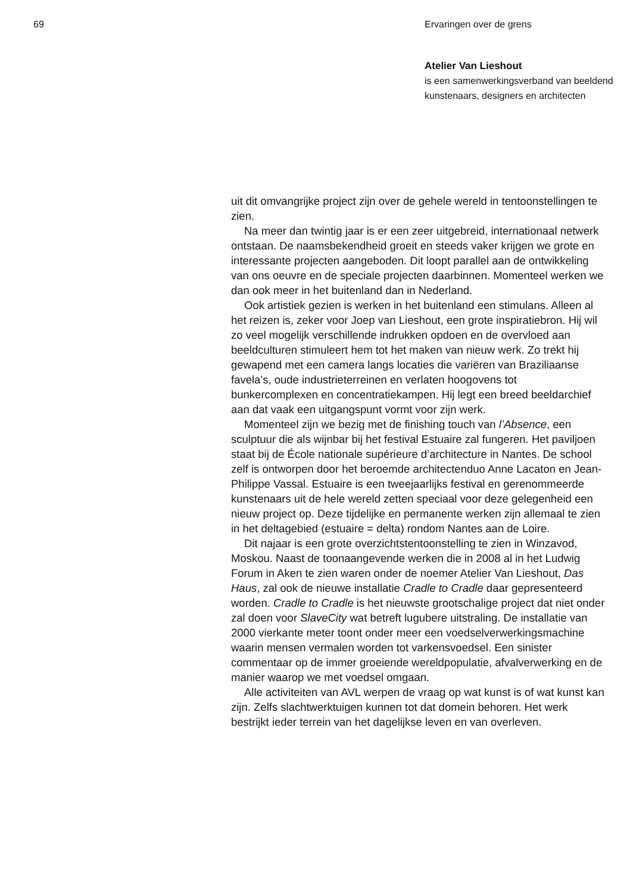69 Ervaringen over de grens
Atelier Van Lieshout
is een samenwerkingsverband van beeldend kunstenaars, designers en architecten
uit dit omvangrijke project zijn over de gehele wereld in tentoon­stellingen te zien.
Na meer dan twintig jaar is er een zeer uitgebreid, internationaal netwerk ontstaan. De naamsbekendheid groeit en steeds vaker krijgen we grote en interessante projecten aangeboden. Dit loopt parallel aan de ontwikkeling van ons oeuvre en de speciale projecten daarbinnen. Momenteel werken we dan ook meer in het buitenland dan in Nederland.
Ook artistiek gezien is werken in het buitenland een stimulans. Alleen al het reizen is, zeker voor Joep van Lieshout, een grote inspi­ratiebron. Hij wil zo veel mogelijk verschillende indrukken opdoen en de overvloed aan beeldculturen stimuleert hem tot het maken van nieuw werk. Zo trekt hij gewapend met een camera langs locaties die variëren van Braziliaanse favela’s, oude industrieterreinen en verlaten hoogovens tot bunkercomplexen en concentratiekampen. Hij legt een breed beeldarchief aan dat vaak een uitgangspunt vormt voor zijn werk.
Momenteel zijn we bezig met de finishing touch van l’Absence, een sculptuur die als wijnbar bij het festival Estuaire zal fungeren. Het paviljoen staat bij de École nationale supérieure d’architecture in Nantes. De school zelf is ontworpen door het beroemde architecten­duo Anne Lacaton en Jean-Philippe Vassal. Estuaire is een twee­jaarlijks festival en gerenommeerde kunstenaars uit de hele wereld zetten speciaal voor deze gelegenheid een nieuw project op. Deze tijdelijke en permanente werken zijn allemaal te zien in het delta­gebied (estuaire = delta) rondom Nantes aan de Loire.
Dit najaar is een grote overzichtstentoonstelling te zien in Winzavod, Moskou. Naast de toonaangevende werken die in 2008 al in het Ludwig Forum in Aken te zien waren onder de noemer Atelier Van Lieshout, Das Haus, zal ook de nieuwe installatie Cradle to Cradle daar gepresenteerd worden. Cradle to Cradle is het nieuwste groot­schalige project dat niet onder zal doen voor SlaveCity wat betreft lugubere uitstraling. De installatie van 2000 vierkante meter toont onder meer een voedselverwerkingsmachine waarin mensen vermalen worden tot varkensvoedsel. Een sinister commentaar op de immer groeiende wereldpopulatie, afvalverwerking en de manier waarop we met voedsel omgaan.
Alle activiteiten van AVL werpen de vraag op wat kunst is of wat kunst kan zijn. Zelfs slachtwerktuigen kunnen tot dat domein behoren. Het werk bestrijkt ieder terrein van het dagelijkse leven en van overleven.